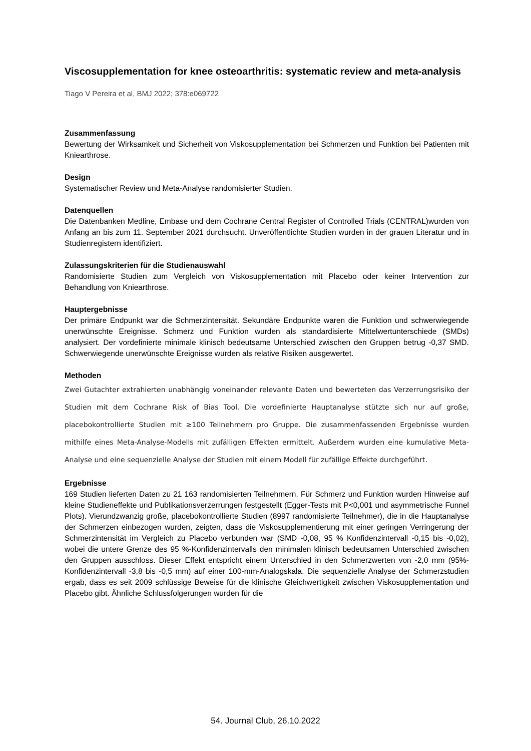Viscosupplementation for knee osteoarthritis: systematic review and meta-analysis
Tiago V Pereira et al, BMJ 2022; 378:e069722
Zusammenfassung
Bewertung der Wirksamkeit und Sicherheit von Viskosupplementation bei Schmerzen und Funktion bei Patienten mit Kniearthrose.
Design
Systematischer Review und Meta-Analyse randomisierter Studien.
Datenquellen
Die Datenbanken Medline, Embase und dem Cochrane Central Register of Controlled Trials (CENTRAL)wurden von Anfang an bis zum 11. September 2021 durchsucht. Unveröffentlichte Studien wurden in der grauen Literatur und in Studienregistern identifiziert.
Zulassungskriterien für die Studienauswahl
Randomisierte Studien zum Vergleich von Viskosupplementation mit Placebo oder keiner Intervention zur Behandlung von Kniearthrose.
Hauptergebnisse
Der primäre Endpunkt war die Schmerzintensität. Sekundäre Endpunkte waren die Funktion und schwerwiegende unerwünschte Ereignisse. Schmerz und Funktion wurden als standardisierte Mittelwertunterschiede (SMDs) analysiert. Der vordefinierte minimale klinisch bedeutsame Unterschied zwischen den Gruppen betrug -0,37 SMD. Schwerwiegende unerwünschte Ereignisse wurden als relative Risiken ausgewertet.
Methoden
Zwei Gutachter extrahierten unabhängig voneinander relevante Daten und bewerteten das Verzerrungsrisiko der Studien mit dem Cochrane Risk of Bias Tool. Die vordefinierte Hauptanalyse stützte sich nur auf große, placebokontrollierte Studien mit ≥100 Teilnehmern pro Gruppe. Die zusammenfassenden Ergebnisse wurden mithilfe eines Meta-Analyse-Modells mit zufälligen Effekten ermittelt. Außerdem wurden eine kumulative Meta-Analyse und eine sequenzielle Analyse der Studien mit einem Modell für zufällige Effekte durchgeführt.
Ergebnisse
169 Studien lieferten Daten zu 21 163 randomisierten Teilnehmern. Für Schmerz und Funktion wurden Hinweise auf kleine Studieneffekte und Publikationsverzerrungen festgestellt (Egger-Tests mit P<0,001 und asymmetrische Funnel Plots). Vierundzwanzig große, placebokontrollierte Studien (8997 randomisierte Teilnehmer), die in die Hauptanalyse der Schmerzen einbezogen wurden, zeigten, dass die Viskosupplementierung mit einer geringen Verringerung der Schmerzintensität im Vergleich zu Placebo verbunden war (SMD -0,08, 95 % Konfidenzintervall -0,15 bis -0,02), wobei die untere Grenze des 95 %-Konfidenzintervalls den minimalen klinisch bedeutsamen Unterschied zwischen den Gruppen ausschloss. Dieser Effekt entspricht einem Unterschied in den Schmerzwerten von -2,0 mm (95%-Konfidenzintervall -3,8 bis -0,5 mm) auf einer 100-mm-Analogskala. Die sequenzielle Analyse der Schmerzstudien ergab, dass es seit 2009 schlüssige Beweise für die klinische Gleichwertigkeit zwischen Viskosupplementation und Placebo gibt. Ähnliche Schlussfolgerungen wurden für die
54. Journal Club, 26.10.2022